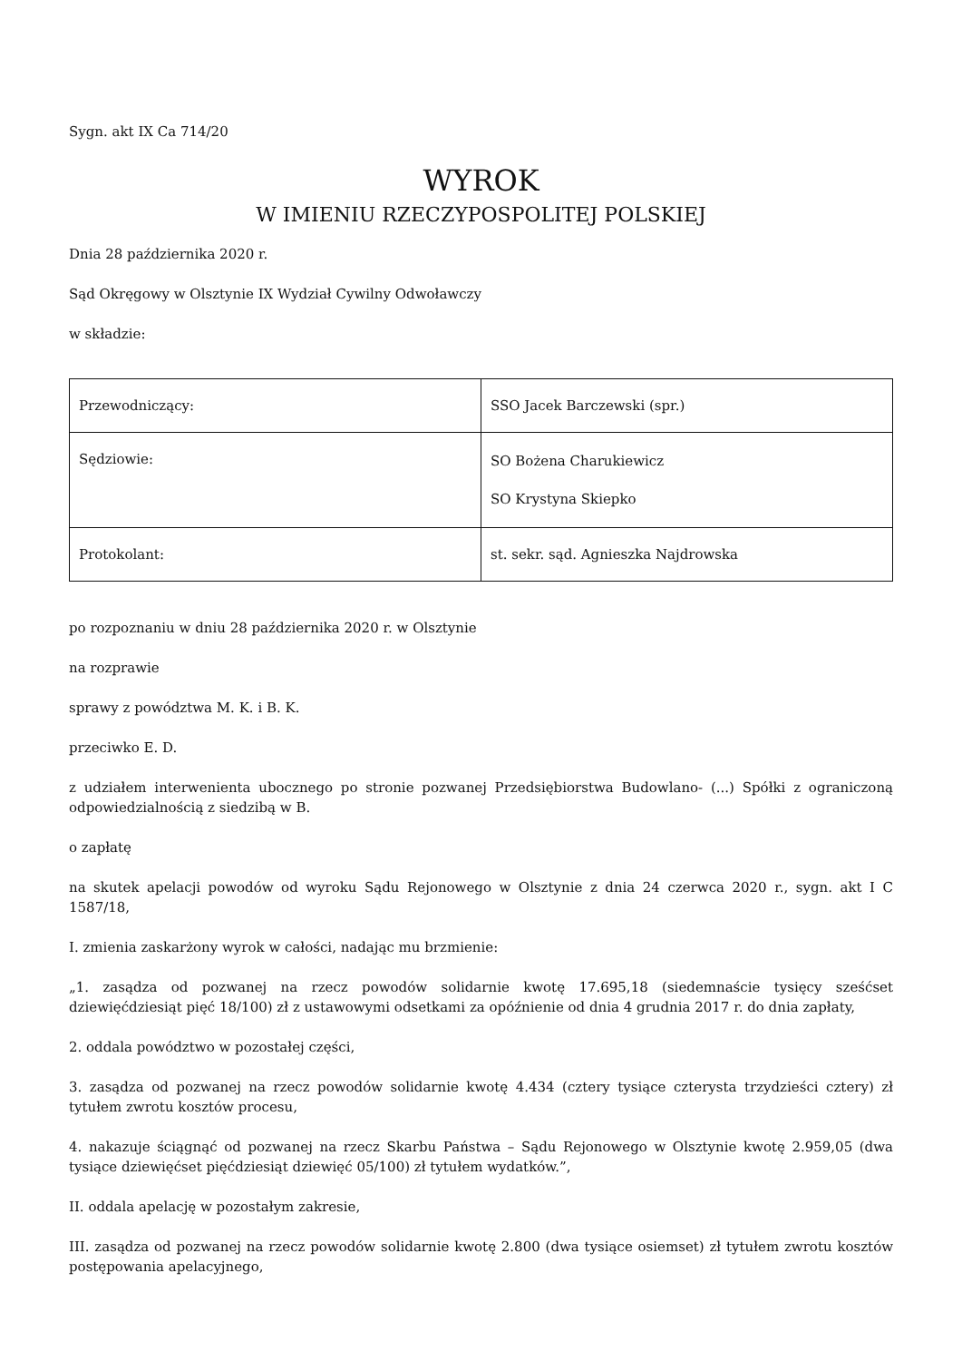Sygn. akt IX Ca 714/20
WYROK
W IMIENIU RZECZYPOSPOLITEJ POLSKIEJ
Dnia 28 października 2020 r.
Sąd Okręgowy w Olsztynie IX Wydział Cywilny Odwoławczy
w składzie:
| Przewodniczący: | SSO Jacek Barczewski (spr.) |
| Sędziowie: | SO Bożena Charukiewicz SO Krystyna Skiepko |
| Protokolant: | st. sekr. sąd. Agnieszka Najdrowska |
po rozpoznaniu w dniu 28 października 2020 r. w Olsztynie
na rozprawie
sprawy z powództwa M. K. i B. K.
przeciwko E. D.
z udziałem interwenienta ubocznego po stronie pozwanej Przedsiębiorstwa Budowlano- (...) Spółki z ograniczoną odpowiedzialnością z siedzibą w B.
o zapłatę
na skutek apelacji powodów od wyroku Sądu Rejonowego w Olsztynie z dnia 24 czerwca 2020 r., sygn. akt I C 1587/18,
I. zmienia zaskarżony wyrok w całości, nadając mu brzmienie:
„1. zasądza od pozwanej na rzecz powodów solidarnie kwotę 17.695,18 (siedemnaście tysięcy sześćset dziewięćdziesiąt pięć 18/100) zł z ustawowymi odsetkami za opóźnienie od dnia 4 grudnia 2017 r. do dnia zapłaty,
2. oddala powództwo w pozostałej części,
3. zasądza od pozwanej na rzecz powodów solidarnie kwotę 4.434 (cztery tysiące czterysta trzydzieści cztery) zł tytułem zwrotu kosztów procesu,
4. nakazuje ściągnąć od pozwanej na rzecz Skarbu Państwa – Sądu Rejonowego w Olsztynie kwotę 2.959,05 (dwa tysiące dziewięćset pięćdziesiąt dziewięć 05/100) zł tytułem wydatków.”,
II. oddala apelację w pozostałym zakresie,
III. zasądza od pozwanej na rzecz powodów solidarnie kwotę 2.800 (dwa tysiące osiemset) zł tytułem zwrotu kosztów postępowania apelacyjnego,